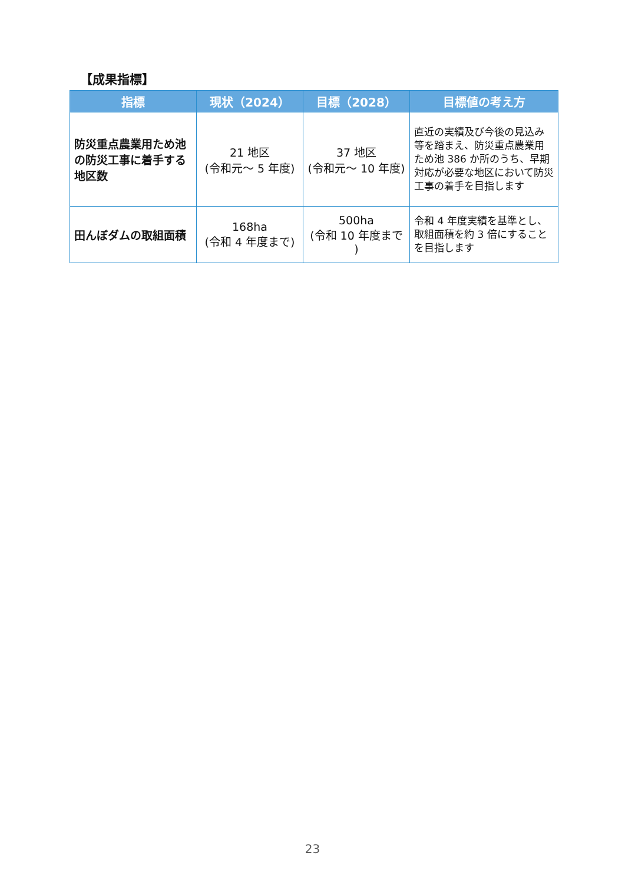【成果指標】
| 指標 | 現状（2024） | 目標（2028） | 目標値の考え方 |
| --- | --- | --- | --- |
| 防災重点農業用ため池の防災工事に着手する地区数 | 21 地区 (令和元～ 5 年度) | 37 地区 (令和元～ 10 年度) | 直近の実績及び今後の見込み等を踏まえ、防災重点農業用ため池 386 か所のうち、早期対応が必要な地区において防災工事の着手を目指します |
| 田んぼダムの取組面積 | 168ha (令和 4 年度まで) | 500ha (令和 10 年度まで ) | 令和 4 年度実績を基準とし、取組面積を約 3 倍にすることを目指します |
23